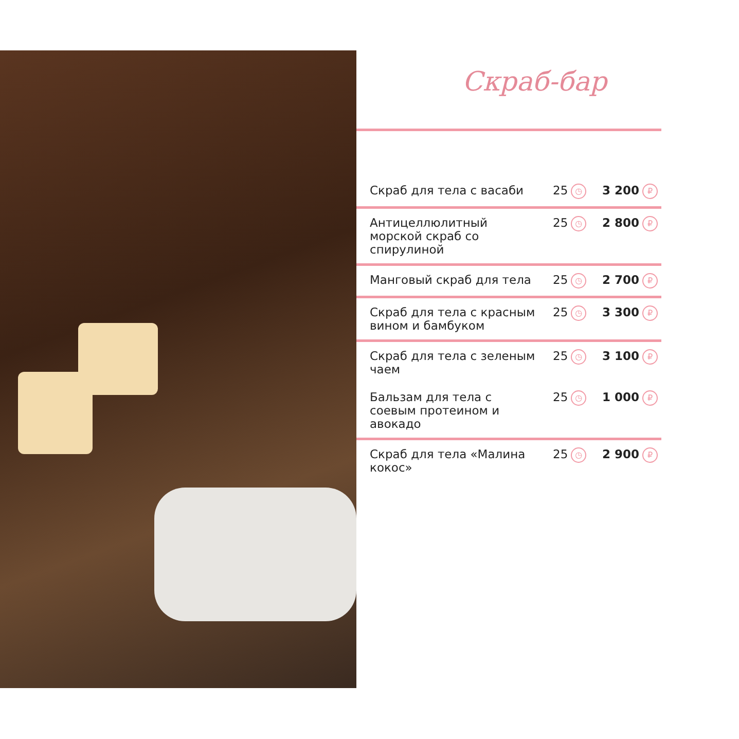Скраб-бар
| Скраб для тела с васаби | 25 ◷ | 3 200 ₽ |
| Антицеллюлитный морской скраб со спирулиной | 25 ◷ | 2 800 ₽ |
| Манговый скраб для тела | 25 ◷ | 2 700 ₽ |
| Скраб для тела с красным вином и бамбуком | 25 ◷ | 3 300 ₽ |
| Скраб для тела с зеленым чаем | 25 ◷ | 3 100 ₽ |
| Бальзам для тела с соевым протеином и авокадо | 25 ◷ | 1 000 ₽ |
| Скраб для тела «Малина кокос» | 25 ◷ | 2 900 ₽ |